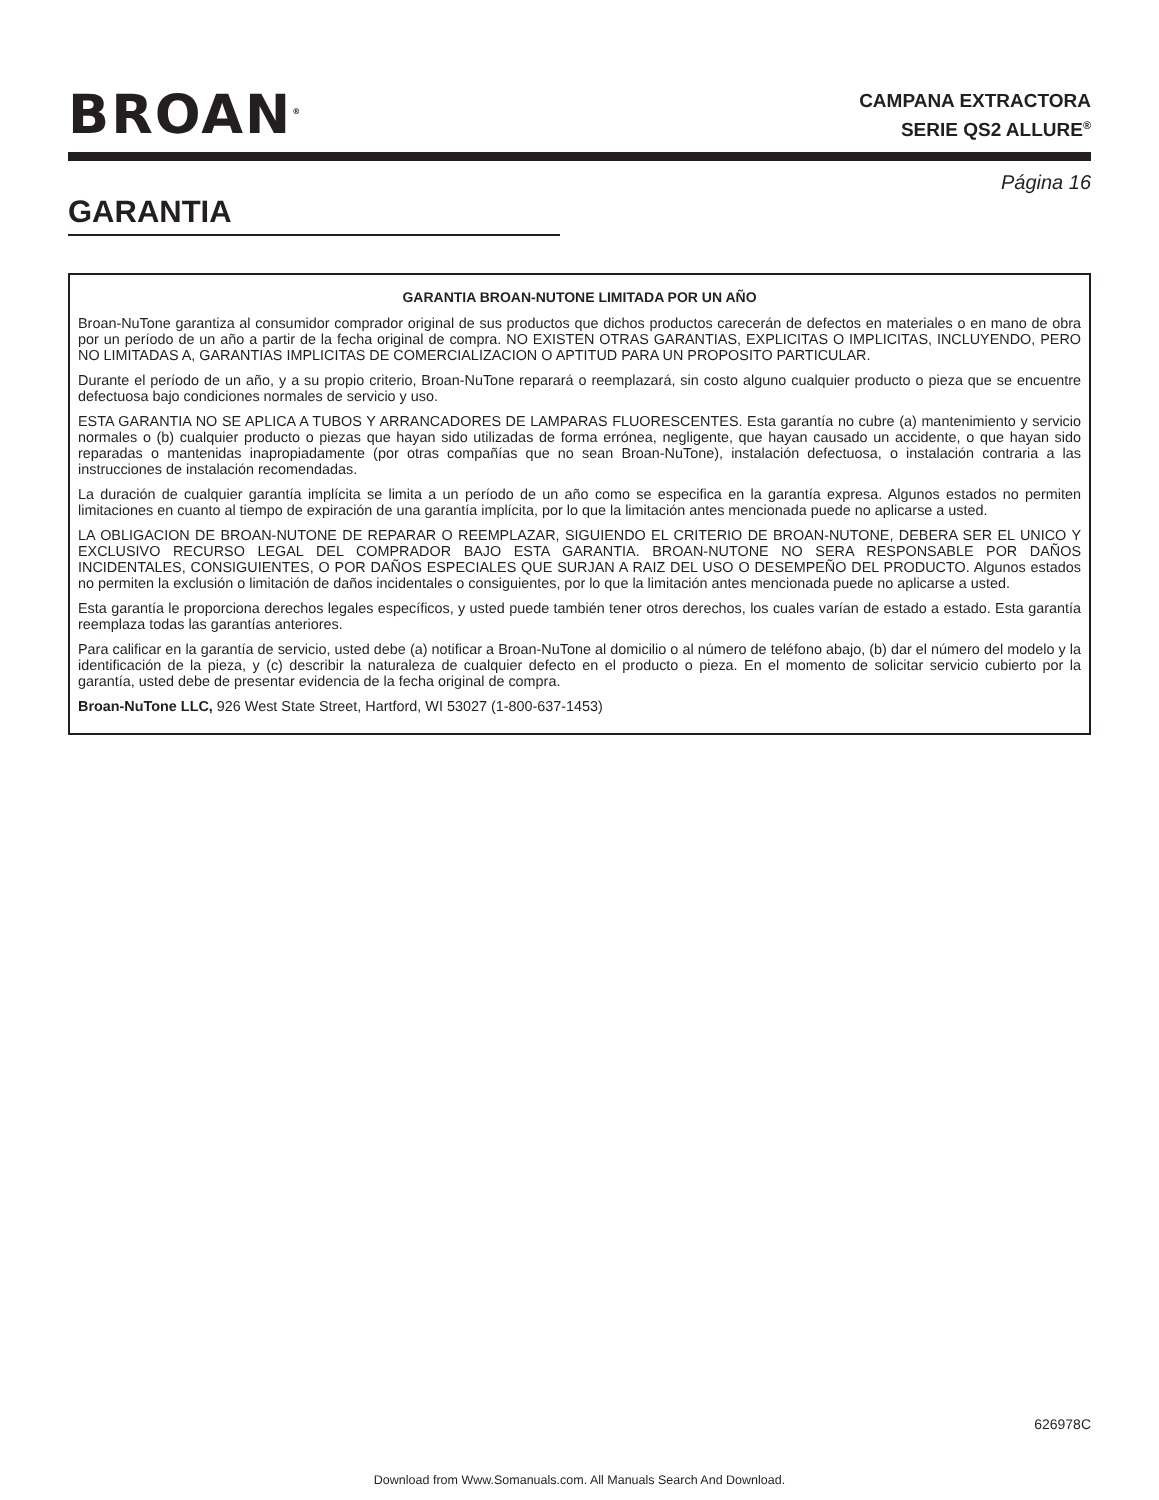BROAN<sup>®</sup>
CAMPANA EXTRACTORA
SERIE QS2 ALLURE<sup>®</sup>
Página 16
GARANTIA
GARANTIA BROAN-NUTONE LIMITADA POR UN AÑO
Broan-NuTone garantiza al consumidor comprador original de sus productos que dichos productos carecerán de defectos en materiales o en mano de obra por un período de un año a partir de la fecha original de compra. NO EXISTEN OTRAS GARANTIAS, EXPLICITAS O IMPLICITAS, INCLUYENDO, PERO NO LIMITADAS A, GARANTIAS IMPLICITAS DE COMERCIALIZACION O APTITUD PARA UN PROPOSITO PARTICULAR.
Durante el período de un año, y a su propio criterio, Broan-NuTone reparará o reemplazará, sin costo alguno cualquier producto o pieza que se encuentre defectuosa bajo condiciones normales de servicio y uso.
ESTA GARANTIA NO SE APLICA A TUBOS Y ARRANCADORES DE LAMPARAS FLUORESCENTES. Esta garantía no cubre (a) mantenimiento y servicio normales o (b) cualquier producto o piezas que hayan sido utilizadas de forma errónea, negligente, que hayan causado un accidente, o que hayan sido reparadas o mantenidas inapropiadamente (por otras compañías que no sean Broan-NuTone), instalación defectuosa, o instalación contraria a las instrucciones de instalación recomendadas.
La duración de cualquier garantía implícita se limita a un período de un año como se especifica en la garantía expresa. Algunos estados no permiten limitaciones en cuanto al tiempo de expiración de una garantía implícita, por lo que la limitación antes mencionada puede no aplicarse a usted.
LA OBLIGACION DE BROAN-NUTONE DE REPARAR O REEMPLAZAR, SIGUIENDO EL CRITERIO DE BROAN-NUTONE, DEBERA SER EL UNICO Y EXCLUSIVO RECURSO LEGAL DEL COMPRADOR BAJO ESTA GARANTIA. BROAN-NUTONE NO SERA RESPONSABLE POR DAÑOS INCIDENTALES, CONSIGUIENTES, O POR DAÑOS ESPECIALES QUE SURJAN A RAIZ DEL USO O DESEMPEÑO DEL PRODUCTO. Algunos estados no permiten la exclusión o limitación de daños incidentales o consiguientes, por lo que la limitación antes mencionada puede no aplicarse a usted.
Esta garantía le proporciona derechos legales específicos, y usted puede también tener otros derechos, los cuales varían de estado a estado. Esta garantía reemplaza todas las garantías anteriores.
Para calificar en la garantía de servicio, usted debe (a) notificar a Broan-NuTone al domicilio o al número de teléfono abajo, (b) dar el número del modelo y la identificación de la pieza, y (c) describir la naturaleza de cualquier defecto en el producto o pieza. En el momento de solicitar servicio cubierto por la garantía, usted debe de presentar evidencia de la fecha original de compra.
Broan-NuTone LLC, 926 West State Street, Hartford, WI 53027 (1-800-637-1453)
626978C
Download from Www.Somanuals.com. All Manuals Search And Download.